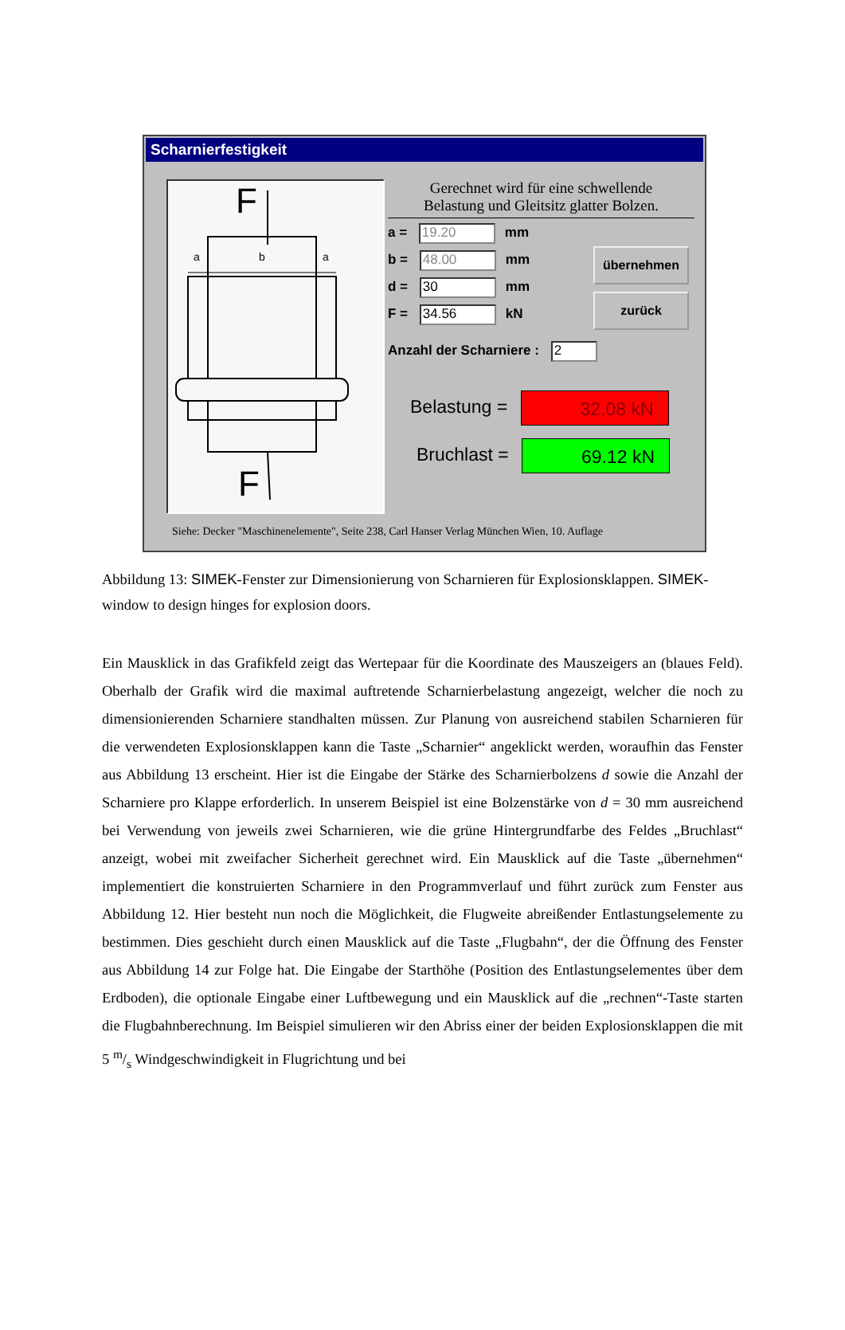Scharnierfestigkeit
F
F
a
b
a
Gerechnet wird für eine schwellende
Belastung und Gleitsitz glatter Bolzen.
a = 19.20 mm
b = 48.00 mm
d = 30 mm
F = 34.56 kN
übernehmen
zurück
Anzahl der Scharniere : 2
Belastung = 32.08 kN
Bruchlast = 69.12 kN
Siehe: Decker "Maschinenelemente", Seite 238, Carl Hanser Verlag München Wien, 10. Auflage
Abbildung 13: SIMEK-Fenster zur Dimensionierung von Scharnieren für Explosionsklappen. SIMEK-window to design hinges for explosion doors.
Ein Mausklick in das Grafikfeld zeigt das Wertepaar für die Koordinate des Mauszeigers an (blaues Feld). Oberhalb der Grafik wird die maximal auftretende Scharnierbelastung angezeigt, welcher die noch zu dimensionierenden Scharniere standhalten müssen. Zur Planung von ausreichend stabilen Scharnieren für die verwendeten Explosionsklappen kann die Taste „Scharnier“ angeklickt werden, woraufhin das Fenster aus Abbildung 13 erscheint. Hier ist die Eingabe der Stärke des Scharnierbolzens d sowie die Anzahl der Scharniere pro Klappe erforderlich. In unserem Beispiel ist eine Bolzenstärke von d = 30 mm ausreichend bei Verwendung von jeweils zwei Scharnieren, wie die grüne Hintergrundfarbe des Feldes „Bruchlast“ anzeigt, wobei mit zweifacher Sicherheit gerechnet wird. Ein Mausklick auf die Taste „übernehmen“ implementiert die konstruierten Scharniere in den Programmverlauf und führt zurück zum Fenster aus Abbildung 12. Hier besteht nun noch die Möglichkeit, die Flugweite abreißender Entlastungselemente zu bestimmen. Dies geschieht durch einen Mausklick auf die Taste „Flugbahn“, der die Öffnung des Fenster aus Abbildung 14 zur Folge hat. Die Eingabe der Starthöhe (Position des Entlastungselementes über dem Erdboden), die optionale Eingabe einer Luftbewegung und ein Mausklick auf die „rechnen“-Taste starten die Flugbahnberechnung. Im Beispiel simulieren wir den Abriss einer der beiden Explosionsklappen die mit 5 m/s Windgeschwindigkeit in Flugrichtung und bei